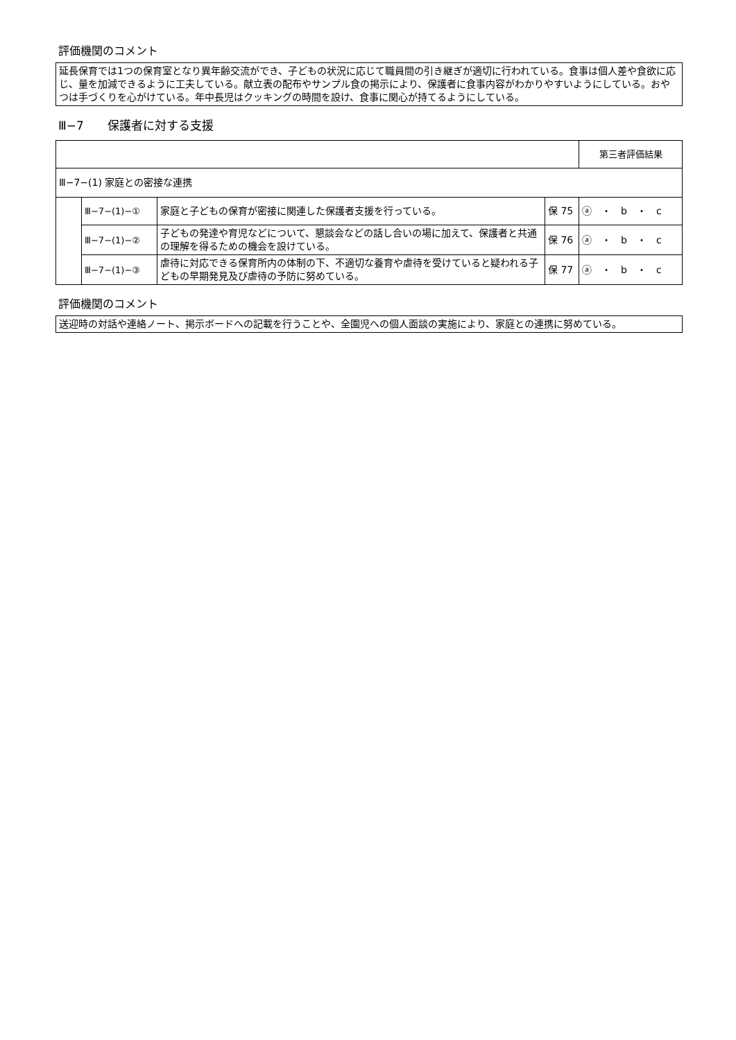評価機関のコメント
延長保育では1つの保育室となり異年齢交流ができ、子どもの状況に応じて職員間の引き継ぎが適切に行われている。食事は個人差や食欲に応じ、量を加減できるように工夫している。献立表の配布やサンプル食の掲示により、保護者に食事内容がわかりやすいようにしている。おやつは手づくりを心がけている。年中長児はクッキングの時間を設け、食事に関心が持てるようにしている。
Ⅲ−7　　保護者に対する支援
| | | | | 第三者評価結果 |
| Ⅲ−7−(1) 家庭との密接な連携 | | | | |
| | Ⅲ−7−(1)−① | 家庭と子どもの保育が密接に関連した保護者支援を行っている。 | 保 75 | ⓐ ・ b ・ c |
| | Ⅲ−7−(1)−② | 子どもの発達や育児などについて、懇談会などの話し合いの場に加えて、保護者と共通の理解を得るための機会を設けている。 | 保 76 | ⓐ ・ b ・ c |
| | Ⅲ−7−(1)−③ | 虐待に対応できる保育所内の体制の下、不適切な養育や虐待を受けていると疑われる子どもの早期発見及び虐待の予防に努めている。 | 保 77 | ⓐ ・ b ・ c |
評価機関のコメント
送迎時の対話や連絡ノート、掲示ボードへの記載を行うことや、全園児への個人面談の実施により、家庭との連携に努めている。